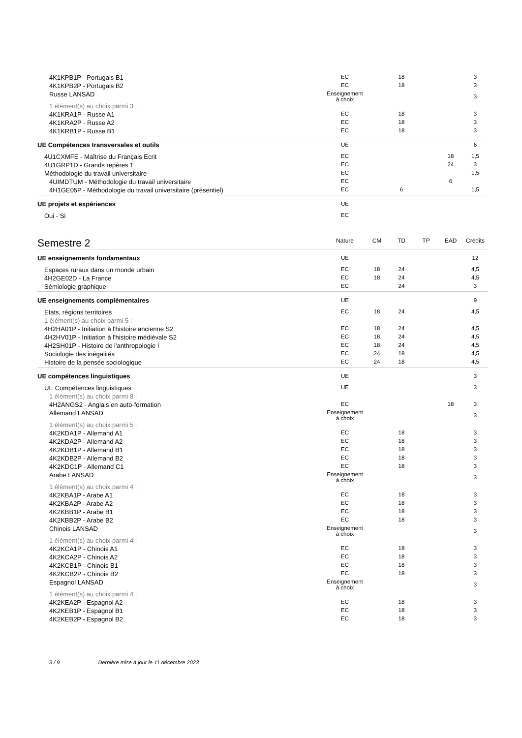| 4K1KPB1P - Portugais B1 | EC | | 18 | | | 3 |
| 4K1KPB2P - Portugais B2 | EC | | 18 | | | 3 |
| Russe LANSAD | Enseignement à choix | | | | | 3 |
| 1 élément(s) au choix parmi 3 : | | | | | | |
| 4K1KRA1P - Russe A1 | EC | | 18 | | | 3 |
| 4K1KRA2P - Russe A2 | EC | | 18 | | | 3 |
| 4K1KRB1P - Russe B1 | EC | | 18 | | | 3 |
| UE Compétences transversales et outils | UE | | | | | 6 |
| 4U1CXMFE - Maîtrise du Français Ecrit | EC | | | | 18 | 1,5 |
| 4U1GRP1D - Grands repères 1 | EC | | | | 24 | 3 |
| Méthodologie du travail universitaire | EC | | | | | 1,5 |
| 4UIMDTUM - Méthodologie du travail universitaire | EC | | | | 6 | |
| 4H1GE05P - Méthodologie du travail universitaire (présentiel) | EC | | 6 | | | 1,5 |
| UE projets et expériences | UE | | | | | |
| Oui - Si | EC | | | | | |
| Semestre 2 | Nature | CM | TD | TP | EAD | Crédits |
| UE enseignements fondamentaux | UE | | | | | 12 |
| Espaces ruraux dans un monde urbain | EC | 18 | 24 | | | 4,5 |
| 4H2GE02D - La France | EC | 18 | 24 | | | 4,5 |
| Sémiologie graphique | EC | | 24 | | | 3 |
| UE enseignements complémentaires | UE | | | | | 9 |
| Etats, régions territoires | EC | 18 | 24 | | | 4,5 |
| 1 élément(s) au choix parmi 5 : | | | | | | |
| 4H2HA01P - Initiation à l'histoire ancienne S2 | EC | 18 | 24 | | | 4,5 |
| 4H2HV01P - Initiation à l'histoire médiévale S2 | EC | 18 | 24 | | | 4,5 |
| 4H2SH01P - Histoire de l'anthropologie I | EC | 18 | 24 | | | 4,5 |
| Sociologie des inégalités | EC | 24 | 18 | | | 4,5 |
| Histoire de la pensée sociologique | EC | 24 | 18 | | | 4,5 |
| UE compétences linguistiques | UE | | | | | 3 |
| UE Compétences linguistiques | UE | | | | | 3 |
| 1 élément(s) au choix parmi 8 : | | | | | | |
| 4H2ANGS2 - Anglais en auto-formation | EC | | | | 18 | 3 |
| Allemand LANSAD | Enseignement à choix | | | | | 3 |
| 1 élément(s) au choix parmi 5 : | | | | | | |
| 4K2KDA1P - Allemand A1 | EC | | 18 | | | 3 |
| 4K2KDA2P - Allemand A2 | EC | | 18 | | | 3 |
| 4K2KDB1P - Allemand B1 | EC | | 18 | | | 3 |
| 4K2KDB2P - Allemand B2 | EC | | 18 | | | 3 |
| 4K2KDC1P - Allemand C1 | EC | | 18 | | | 3 |
| Arabe LANSAD | Enseignement à choix | | | | | 3 |
| 1 élément(s) au choix parmi 4 : | | | | | | |
| 4K2KBA1P - Arabe A1 | EC | | 18 | | | 3 |
| 4K2KBA2P - Arabe A2 | EC | | 18 | | | 3 |
| 4K2KBB1P - Arabe B1 | EC | | 18 | | | 3 |
| 4K2KBB2P - Arabe B2 | EC | | 18 | | | 3 |
| Chinois LANSAD | Enseignement à choix | | | | | 3 |
| 1 élément(s) au choix parmi 4 : | | | | | | |
| 4K2KCA1P - Chinois A1 | EC | | 18 | | | 3 |
| 4K2KCA2P - Chinois A2 | EC | | 18 | | | 3 |
| 4K2KCB1P - Chinois B1 | EC | | 18 | | | 3 |
| 4K2KCB2P - Chinois B2 | EC | | 18 | | | 3 |
| Espagnol LANSAD | Enseignement à choix | | | | | 3 |
| 1 élément(s) au choix parmi 4 : | | | | | | |
| 4K2KEA2P - Espagnol A2 | EC | | 18 | | | 3 |
| 4K2KEB1P - Espagnol B1 | EC | | 18 | | | 3 |
| 4K2KEB2P - Espagnol B2 | EC | | 18 | | | 3 |
3 / 9 Dernière mise à jour le 11 décembre 2023